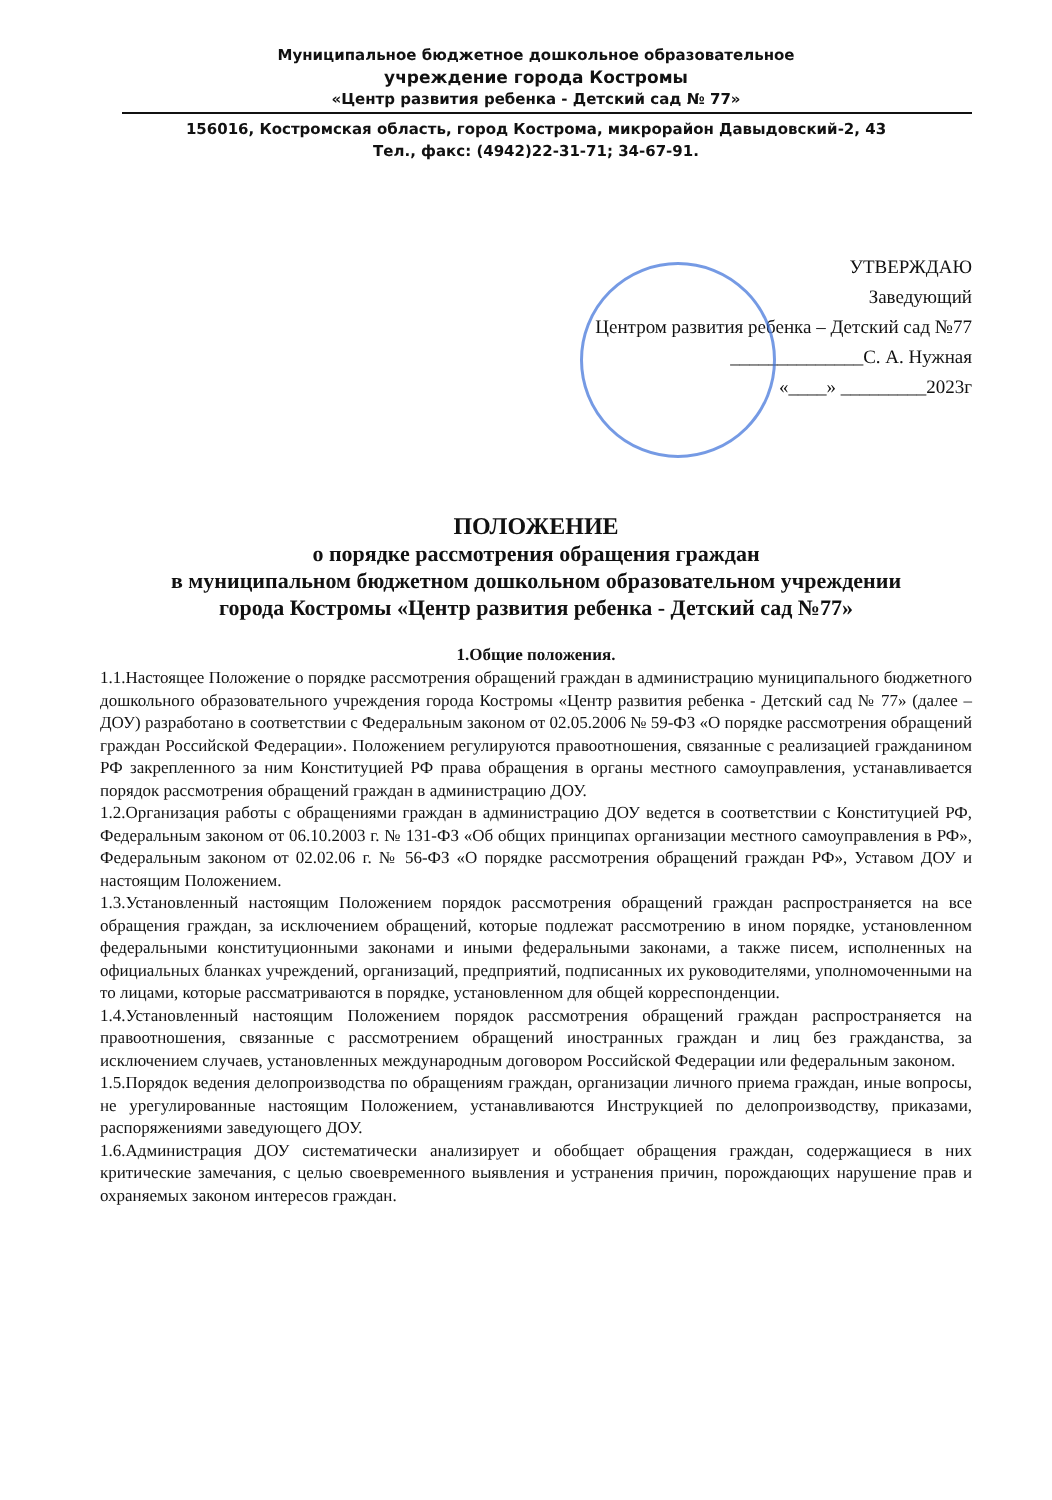Муниципальное бюджетное дошкольное образовательное
учреждение города Костромы
«Центр развития ребенка - Детский сад № 77»
156016, Костромская область, город Кострома, микрорайон Давыдовский-2, 43
Тел., факс: (4942)22-31-71; 34-67-91.
УТВЕРЖДАЮ
Заведующий
Центром развития ребенка – Детский сад №77
______________С. А. Нужная
«____» _________2023г
ПОЛОЖЕНИЕ
о порядке рассмотрения обращения граждан
в муниципальном бюджетном дошкольном образовательном учреждении
города Костромы «Центр развития ребенка - Детский сад №77»
1.Общие положения.
1.1.Настоящее Положение о порядке рассмотрения обращений граждан в администрацию муниципального бюджетного дошкольного образовательного учреждения города Костромы «Центр развития ребенка - Детский сад № 77» (далее – ДОУ) разработано в соответствии с Федеральным законом от 02.05.2006 № 59-ФЗ «О порядке рассмотрения обращений граждан Российской Федерации». Положением регулируются правоотношения, связанные с реализацией гражданином РФ закрепленного за ним Конституцией РФ права обращения в органы местного самоуправления, устанавливается порядок рассмотрения обращений граждан в администрацию ДОУ.
1.2.Организация работы с обращениями граждан в администрацию ДОУ ведется в соответствии с Конституцией РФ, Федеральным законом от 06.10.2003 г. № 131-ФЗ «Об общих принципах организации местного самоуправления в РФ», Федеральным законом от 02.02.06 г. № 56-ФЗ «О порядке рассмотрения обращений граждан РФ», Уставом ДОУ и настоящим Положением.
1.3.Установленный настоящим Положением порядок рассмотрения обращений граждан распространяется на все обращения граждан, за исключением обращений, которые подлежат рассмотрению в ином порядке, установленном федеральными конституционными законами и иными федеральными законами, а также писем, исполненных на официальных бланках учреждений, организаций, предприятий, подписанных их руководителями, уполномоченными на то лицами, которые рассматриваются в порядке, установленном для общей корреспонденции.
1.4.Установленный настоящим Положением порядок рассмотрения обращений граждан распространяется на правоотношения, связанные с рассмотрением обращений иностранных граждан и лиц без гражданства, за исключением случаев, установленных международным договором Российской Федерации или федеральным законом.
1.5.Порядок ведения делопроизводства по обращениям граждан, организации личного приема граждан, иные вопросы, не урегулированные настоящим Положением, устанавливаются Инструкцией по делопроизводству, приказами, распоряжениями заведующего ДОУ.
1.6.Администрация ДОУ систематически анализирует и обобщает обращения граждан, содержащиеся в них критические замечания, с целью своевременного выявления и устранения причин, порождающих нарушение прав и охраняемых законом интересов граждан.